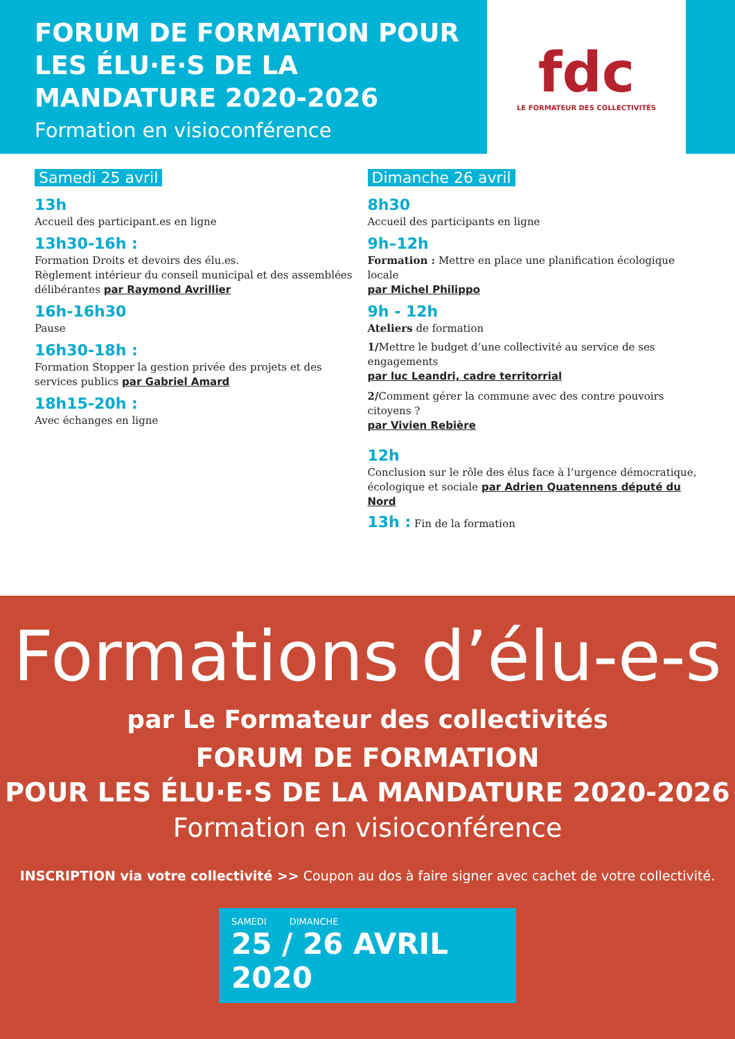FORUM DE FORMATION POUR LES ÉLU·E·S DE LA MANDATURE 2020-2026
Formation en visioconférence
fdc
LE FORMATEUR DES COLLECTIVITÉS
Samedi 25 avril
13h
Accueil des participant.es en ligne
13h30-16h :
Formation Droits et devoirs des élu.es.
Règlement intérieur du conseil municipal et des assemblées délibérantes par Raymond Avrillier
16h-16h30
Pause
16h30-18h :
Formation Stopper la gestion privée des projets et des services publics par Gabriel Amard
18h15-20h :
Avec échanges en ligne
Dimanche 26 avril
8h30
Accueil des participants en ligne
9h–12h
Formation : Mettre en place une planification écologique locale
par Michel Philippo
9h - 12h
Ateliers de formation
1/Mettre le budget d’une collectivité au service de ses engagements
par luc Leandri, cadre territorrial
2/Comment gérer la commune avec des contre pouvoirs citoyens ?
par Vivien Rebière
12h
Conclusion sur le rôle des élus face à l’urgence démocratique, écologique et sociale par Adrien Quatennens député du Nord
13h : Fin de la formation
Formations d’élu-e-s
par Le Formateur des collectivités
FORUM DE FORMATION
POUR LES ÉLU·E·S DE LA MANDATURE 2020-2026
Formation en visioconférence
INSCRIPTION via votre collectivité >> Coupon au dos à faire signer avec cachet de votre collectivité.
SAMEDI DIMANCHE
25 / 26 AVRIL 2020